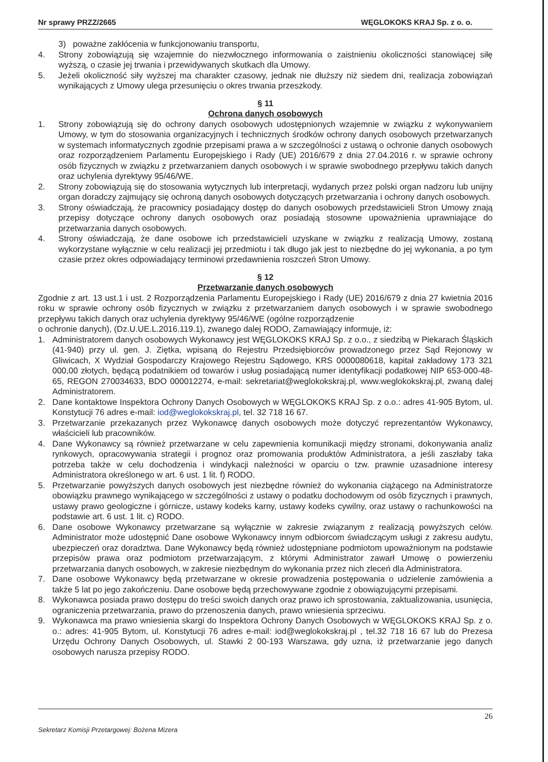Nr sprawy PRZZ/2665 WĘGLOKOKS KRAJ Sp. z o. o.
3) poważne zakłócenia w funkcjonowaniu transportu,
4. Strony zobowiązują się wzajemnie do niezwłocznego informowania o zaistnieniu okoliczności stanowiącej siłę wyższą, o czasie jej trwania i przewidywanych skutkach dla Umowy.
5. Jeżeli okoliczność siły wyższej ma charakter czasowy, jednak nie dłuższy niż siedem dni, realizacja zobowiązań wynikających z Umowy ulega przesunięciu o okres trwania przeszkody.
§ 11
Ochrona danych osobowych
1. Strony zobowiązują się do ochrony danych osobowych udostępnionych wzajemnie w związku z wykonywaniem Umowy, w tym do stosowania organizacyjnych i technicznych środków ochrony danych osobowych przetwarzanych w systemach informatycznych zgodnie przepisami prawa a w szczególności z ustawą o ochronie danych osobowych oraz rozporządzeniem Parlamentu Europejskiego i Rady (UE) 2016/679 z dnia 27.04.2016 r. w sprawie ochrony osób fizycznych w związku z przetwarzaniem danych osobowych i w sprawie swobodnego przepływu takich danych oraz uchylenia dyrektywy 95/46/WE.
2. Strony zobowiązują się do stosowania wytycznych lub interpretacji, wydanych przez polski organ nadzoru lub unijny organ doradczy zajmujący się ochroną danych osobowych dotyczących przetwarzania i ochrony danych osobowych.
3. Strony oświadczają, że pracownicy posiadający dostęp do danych osobowych przedstawicieli Stron Umowy znają przepisy dotyczące ochrony danych osobowych oraz posiadają stosowne upoważnienia uprawniające do przetwarzania danych osobowych.
4. Strony oświadczają, że dane osobowe ich przedstawicieli uzyskane w związku z realizacją Umowy, zostaną wykorzystane wyłącznie w celu realizacji jej przedmiotu i tak długo jak jest to niezbędne do jej wykonania, a po tym czasie przez okres odpowiadający terminowi przedawnienia roszczeń Stron Umowy.
§ 12
Przetwarzanie danych osobowych
Zgodnie z art. 13 ust.1 i ust. 2 Rozporządzenia Parlamentu Europejskiego i Rady (UE) 2016/679 z dnia 27 kwietnia 2016 roku w sprawie ochrony osób fizycznych w związku z przetwarzaniem danych osobowych i w sprawie swobodnego przepływu takich danych oraz uchylenia dyrektywy 95/46/WE (ogólne rozporządzenie
o ochronie danych), (Dz.U.UE.L.2016.119.1), zwanego dalej RODO, Zamawiający informuje, iż:
1. Administratorem danych osobowych Wykonawcy jest WĘGLOKOKS KRAJ Sp. z o.o., z siedzibą w Piekarach Śląskich (41-940) przy ul. gen. J. Ziętka, wpisaną do Rejestru Przedsiębiorców prowadzonego przez Sąd Rejonowy w Gliwicach, X Wydział Gospodarczy Krajowego Rejestru Sądowego, KRS 0000080618, kapitał zakładowy 173 321 000,00 złotych, będącą podatnikiem od towarów i usług posiadającą numer identyfikacji podatkowej NIP 653-000-48-65, REGON 270034633, BDO 000012274, e-mail: sekretariat@weglokokskraj.pl, www.weglokokskraj.pl, zwaną dalej Administratorem.
2. Dane kontaktowe Inspektora Ochrony Danych Osobowych w WĘGLOKOKS KRAJ Sp. z o.o.: adres 41-905 Bytom, ul. Konstytucji 76 adres e-mail: iod@weglokokskraj.pl, tel. 32 718 16 67.
3. Przetwarzanie przekazanych przez Wykonawcę danych osobowych może dotyczyć reprezentantów Wykonawcy, właścicieli lub pracowników.
4. Dane Wykonawcy są również przetwarzane w celu zapewnienia komunikacji między stronami, dokonywania analiz rynkowych, opracowywania strategii i prognoz oraz promowania produktów Administratora, a jeśli zaszłaby taka potrzeba także w celu dochodzenia i windykacji należności w oparciu o tzw. prawnie uzasadnione interesy Administratora określonego w art. 6 ust. 1 lit. f) RODO.
5. Przetwarzanie powyższych danych osobowych jest niezbędne również do wykonania ciążącego na Administratorze obowiązku prawnego wynikającego w szczególności z ustawy o podatku dochodowym od osób fizycznych i prawnych, ustawy prawo geologiczne i górnicze, ustawy kodeks karny, ustawy kodeks cywilny, oraz ustawy o rachunkowości na podstawie art. 6 ust. 1 lit. c) RODO.
6. Dane osobowe Wykonawcy przetwarzane są wyłącznie w zakresie związanym z realizacją powyższych celów. Administrator może udostępnić Dane osobowe Wykonawcy innym odbiorcom świadczącym usługi z zakresu audytu, ubezpieczeń oraz doradztwa. Dane Wykonawcy będą również udostępniane podmiotom upoważnionym na podstawie przepisów prawa oraz podmiotom przetwarzającym, z którymi Administrator zawarł Umowę o powierzeniu przetwarzania danych osobowych, w zakresie niezbędnym do wykonania przez nich zleceń dla Administratora.
7. Dane osobowe Wykonawcy będą przetwarzane w okresie prowadzenia postępowania o udzielenie zamówienia a także 5 lat po jego zakończeniu. Dane osobowe będą przechowywane zgodnie z obowiązującymi przepisami.
8. Wykonawca posiada prawo dostępu do treści swoich danych oraz prawo ich sprostowania, zaktualizowania, usunięcia, ograniczenia przetwarzania, prawo do przenoszenia danych, prawo wniesienia sprzeciwu.
9. Wykonawca ma prawo wniesienia skargi do Inspektora Ochrony Danych Osobowych w WĘGLOKOKS KRAJ Sp. z o. o.: adres: 41-905 Bytom, ul. Konstytucji 76 adres e-mail: iod@weglokokskraj.pl , tel.32 718 16 67 lub do Prezesa Urzędu Ochrony Danych Osobowych, ul. Stawki 2 00-193 Warszawa, gdy uzna, iż przetwarzanie jego danych osobowych narusza przepisy RODO.
26
Sekretarz Komisji Przetargowej: Bożena Mizera